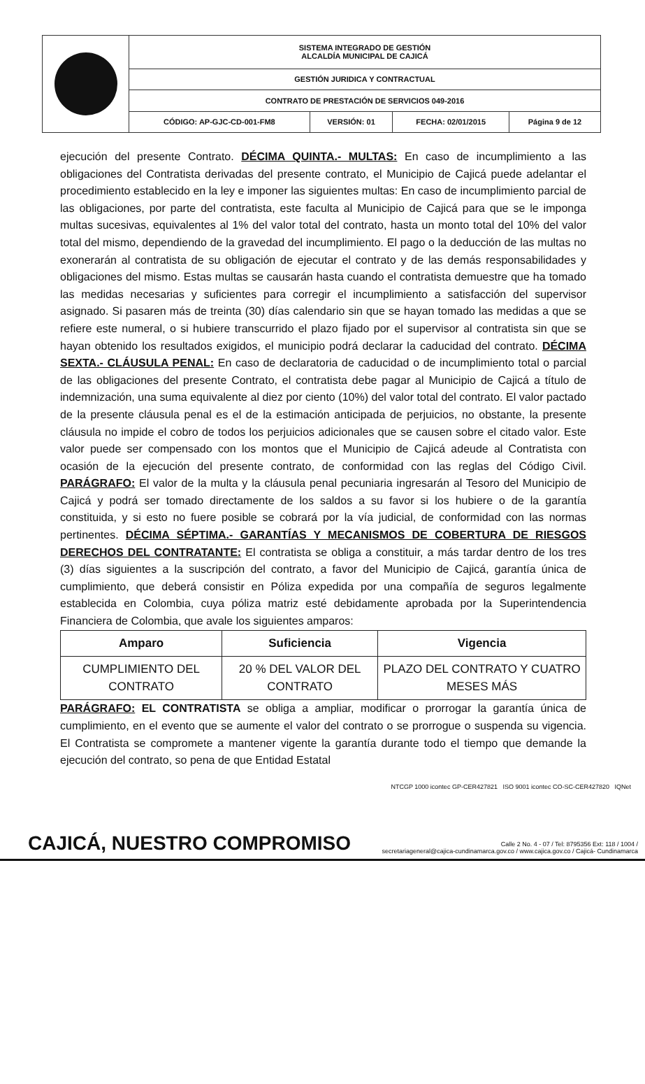| | SISTEMA INTEGRADO DE GESTIÓN ALCALDÍA MUNICIPAL DE CAJICÁ | | | |
| | GESTIÓN JURIDICA Y CONTRACTUAL | | | |
| | CONTRATO DE PRESTACIÓN DE SERVICIOS 049-2016 | | | |
| | CÓDIGO: AP-GJC-CD-001-FM8 | VERSIÓN: 01 | FECHA: 02/01/2015 | Página 9 de 12 |
ejecución del presente Contrato. DÉCIMA QUINTA.- MULTAS: En caso de incumplimiento a las obligaciones del Contratista derivadas del presente contrato, el Municipio de Cajicá puede adelantar el procedimiento establecido en la ley e imponer las siguientes multas: En caso de incumplimiento parcial de las obligaciones, por parte del contratista, este faculta al Municipio de Cajicá para que se le imponga multas sucesivas, equivalentes al 1% del valor total del contrato, hasta un monto total del 10% del valor total del mismo, dependiendo de la gravedad del incumplimiento. El pago o la deducción de las multas no exonerarán al contratista de su obligación de ejecutar el contrato y de las demás responsabilidades y obligaciones del mismo. Estas multas se causarán hasta cuando el contratista demuestre que ha tomado las medidas necesarias y suficientes para corregir el incumplimiento a satisfacción del supervisor asignado. Si pasaren más de treinta (30) días calendario sin que se hayan tomado las medidas a que se refiere este numeral, o si hubiere transcurrido el plazo fijado por el supervisor al contratista sin que se hayan obtenido los resultados exigidos, el municipio podrá declarar la caducidad del contrato. DÉCIMA SEXTA.- CLÁUSULA PENAL: En caso de declaratoria de caducidad o de incumplimiento total o parcial de las obligaciones del presente Contrato, el contratista debe pagar al Municipio de Cajicá a título de indemnización, una suma equivalente al diez por ciento (10%) del valor total del contrato. El valor pactado de la presente cláusula penal es el de la estimación anticipada de perjuicios, no obstante, la presente cláusula no impide el cobro de todos los perjuicios adicionales que se causen sobre el citado valor. Este valor puede ser compensado con los montos que el Municipio de Cajicá adeude al Contratista con ocasión de la ejecución del presente contrato, de conformidad con las reglas del Código Civil. PARÁGRAFO: El valor de la multa y la cláusula penal pecuniaria ingresarán al Tesoro del Municipio de Cajicá y podrá ser tomado directamente de los saldos a su favor si los hubiere o de la garantía constituida, y si esto no fuere posible se cobrará por la vía judicial, de conformidad con las normas pertinentes. DÉCIMA SÉPTIMA.- GARANTÍAS Y MECANISMOS DE COBERTURA DE RIESGOS DERECHOS DEL CONTRATANTE: El contratista se obliga a constituir, a más tardar dentro de los tres (3) días siguientes a la suscripción del contrato, a favor del Municipio de Cajicá, garantía única de cumplimiento, que deberá consistir en Póliza expedida por una compañía de seguros legalmente establecida en Colombia, cuya póliza matriz esté debidamente aprobada por la Superintendencia Financiera de Colombia, que avale los siguientes amparos:
| Amparo | Suficiencia | Vigencia |
| --- | --- | --- |
| CUMPLIMIENTO DEL CONTRATO | 20 % DEL VALOR DEL CONTRATO | PLAZO DEL CONTRATO Y CUATRO MESES MÁS |
PARÁGRAFO: EL CONTRATISTA se obliga a ampliar, modificar o prorrogar la garantía única de cumplimiento, en el evento que se aumente el valor del contrato o se prorrogue o suspenda su vigencia. El Contratista se compromete a mantener vigente la garantía durante todo el tiempo que demande la ejecución del contrato, so pena de que Entidad Estatal
NTCGP 1000 icontec GP-CER427821 ISO 9001 icontec CO-SC-CER427820 IQNet
CAJICÁ, NUESTRO COMPROMISO
Calle 2 No. 4 - 07 / Tel: 8795356 Ext: 118 / 1004 /
secretariageneral@cajica-cundinamarca.gov.co / www.cajica.gov.co / Cajicá- Cundinamarca